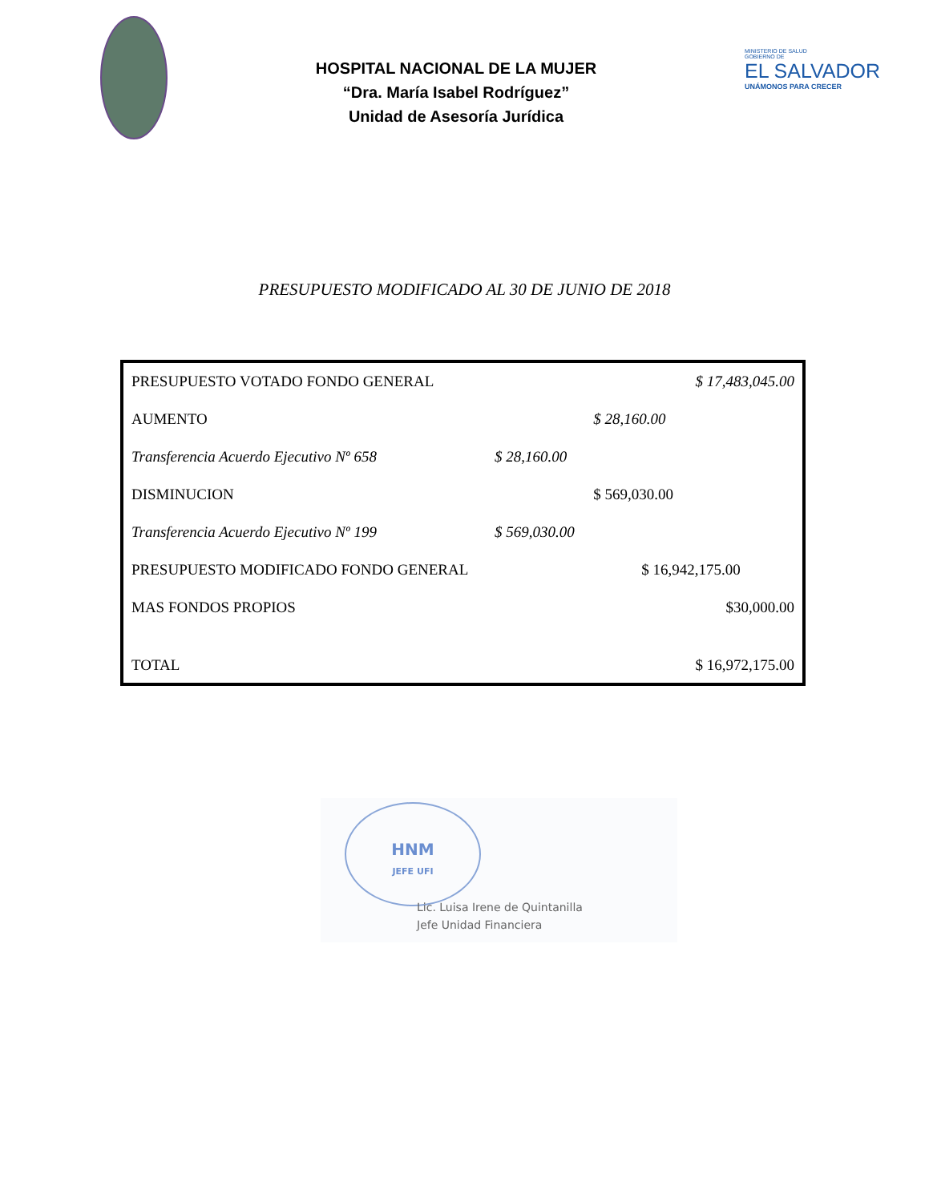HOSPITAL NACIONAL DE LA MUJER
“Dra. María Isabel Rodríguez”
Unidad de Asesoría Jurídica
MINISTERIO DE SALUD
GOBIERNO DE
EL SALVADOR
UNÁMONOS PARA CRECER
PRESUPUESTO MODIFICADO AL 30 DE JUNIO DE 2018
| PRESUPUESTO VOTADO FONDO GENERAL | | | $ 17,483,045.00 |
| AUMENTO | | $ 28,160.00 | |
| Transferencia Acuerdo Ejecutivo Nº 658 | $ 28,160.00 | | |
| DISMINUCION | | $ 569,030.00 | |
| Transferencia Acuerdo Ejecutivo Nº 199 | $ 569,030.00 | | |
| PRESUPUESTO MODIFICADO FONDO GENERAL | | $ 16,942,175.00 | |
| MAS FONDOS PROPIOS | | | $30,000.00 |
| TOTAL | | | $ 16,972,175.00 |
HNM
JEFE UFI
Lic. Luisa Irene de Quintanilla
Jefe Unidad Financiera